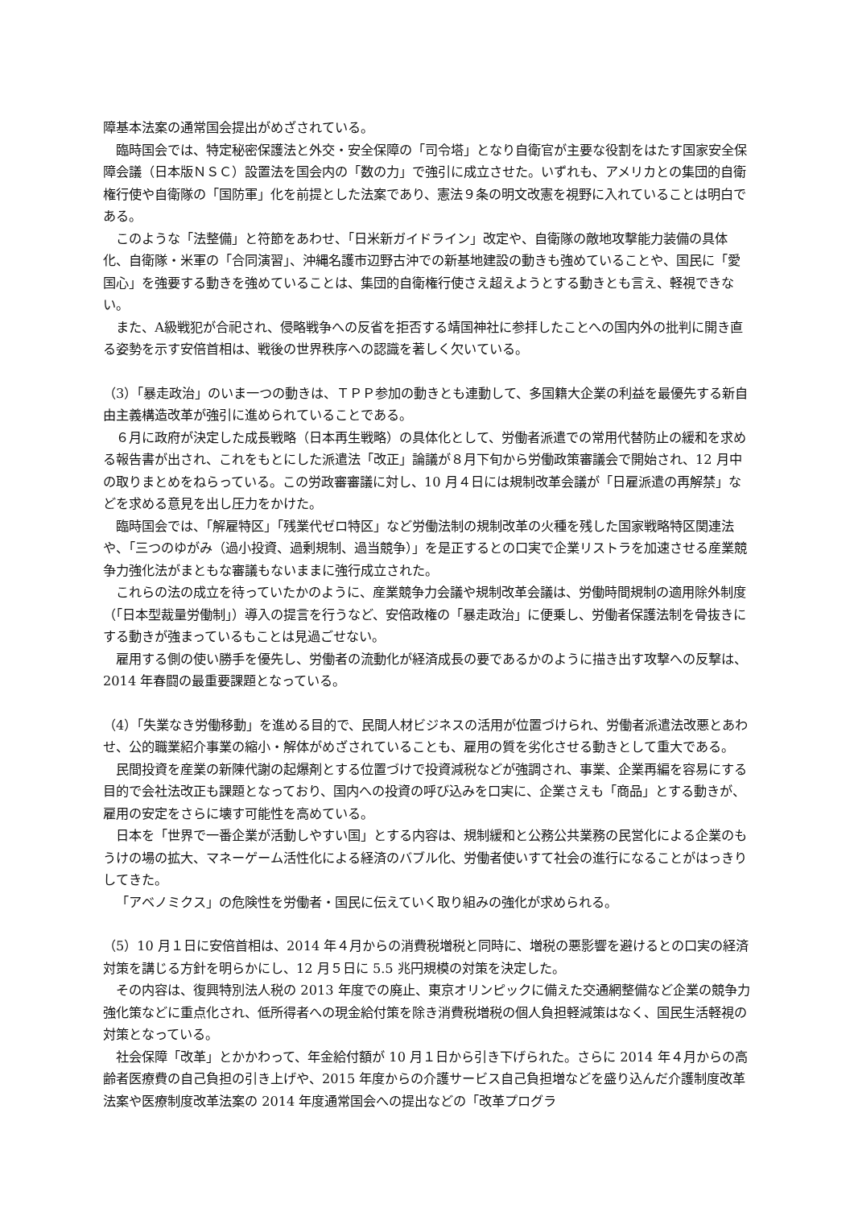障基本法案の通常国会提出がめざされている。
臨時国会では、特定秘密保護法と外交・安全保障の「司令塔」となり自衛官が主要な役割をはたす国家安全保障会議（日本版ＮＳＣ）設置法を国会内の「数の力」で強引に成立させた。いずれも、アメリカとの集団的自衛権行使や自衛隊の「国防軍」化を前提とした法案であり、憲法９条の明文改憲を視野に入れていることは明白である。
このような「法整備」と符節をあわせ、「日米新ガイドライン」改定や、自衛隊の敵地攻撃能力装備の具体化、自衛隊・米軍の「合同演習」、沖縄名護市辺野古沖での新基地建設の動きも強めていることや、国民に「愛国心」を強要する動きを強めていることは、集団的自衛権行使さえ超えようとする動きとも言え、軽視できない。
また、A級戦犯が合祀され、侵略戦争への反省を拒否する靖国神社に参拝したことへの国内外の批判に開き直る姿勢を示す安倍首相は、戦後の世界秩序への認識を著しく欠いている。
（3）「暴走政治」のいま一つの動きは、ＴＰＰ参加の動きとも連動して、多国籍大企業の利益を最優先する新自由主義構造改革が強引に進められていることである。
６月に政府が決定した成長戦略（日本再生戦略）の具体化として、労働者派遣での常用代替防止の緩和を求める報告書が出され、これをもとにした派遣法「改正」論議が８月下旬から労働政策審議会で開始され、12 月中の取りまとめをねらっている。この労政審審議に対し、10 月４日には規制改革会議が「日雇派遣の再解禁」などを求める意見を出し圧力をかけた。
臨時国会では、「解雇特区」「残業代ゼロ特区」など労働法制の規制改革の火種を残した国家戦略特区関連法や、「三つのゆがみ（過小投資、過剰規制、過当競争）」を是正するとの口実で企業リストラを加速させる産業競争力強化法がまともな審議もないままに強行成立された。
これらの法の成立を待っていたかのように、産業競争力会議や規制改革会議は、労働時間規制の適用除外制度（「日本型裁量労働制」）導入の提言を行うなど、安倍政権の「暴走政治」に便乗し、労働者保護法制を骨抜きにする動きが強まっているもことは見過ごせない。
雇用する側の使い勝手を優先し、労働者の流動化が経済成長の要であるかのように描き出す攻撃への反撃は、2014 年春闘の最重要課題となっている。
（4）「失業なき労働移動」を進める目的で、民間人材ビジネスの活用が位置づけられ、労働者派遣法改悪とあわせ、公的職業紹介事業の縮小・解体がめざされていることも、雇用の質を劣化させる動きとして重大である。
民間投資を産業の新陳代謝の起爆剤とする位置づけで投資減税などが強調され、事業、企業再編を容易にする目的で会社法改正も課題となっており、国内への投資の呼び込みを口実に、企業さえも「商品」とする動きが、雇用の安定をさらに壊す可能性を高めている。
日本を「世界で一番企業が活動しやすい国」とする内容は、規制緩和と公務公共業務の民営化による企業のもうけの場の拡大、マネーゲーム活性化による経済のバブル化、労働者使いすて社会の進行になることがはっきりしてきた。
「アベノミクス」の危険性を労働者・国民に伝えていく取り組みの強化が求められる。
（5）10 月１日に安倍首相は、2014 年４月からの消費税増税と同時に、増税の悪影響を避けるとの口実の経済対策を講じる方針を明らかにし、12 月５日に 5.5 兆円規模の対策を決定した。
その内容は、復興特別法人税の 2013 年度での廃止、東京オリンピックに備えた交通網整備など企業の競争力強化策などに重点化され、低所得者への現金給付策を除き消費税増税の個人負担軽減策はなく、国民生活軽視の対策となっている。
社会保障「改革」とかかわって、年金給付額が 10 月１日から引き下げられた。さらに 2014 年４月からの高齢者医療費の自己負担の引き上げや、2015 年度からの介護サービス自己負担増などを盛り込んだ介護制度改革法案や医療制度改革法案の 2014 年度通常国会への提出などの「改革プログラ